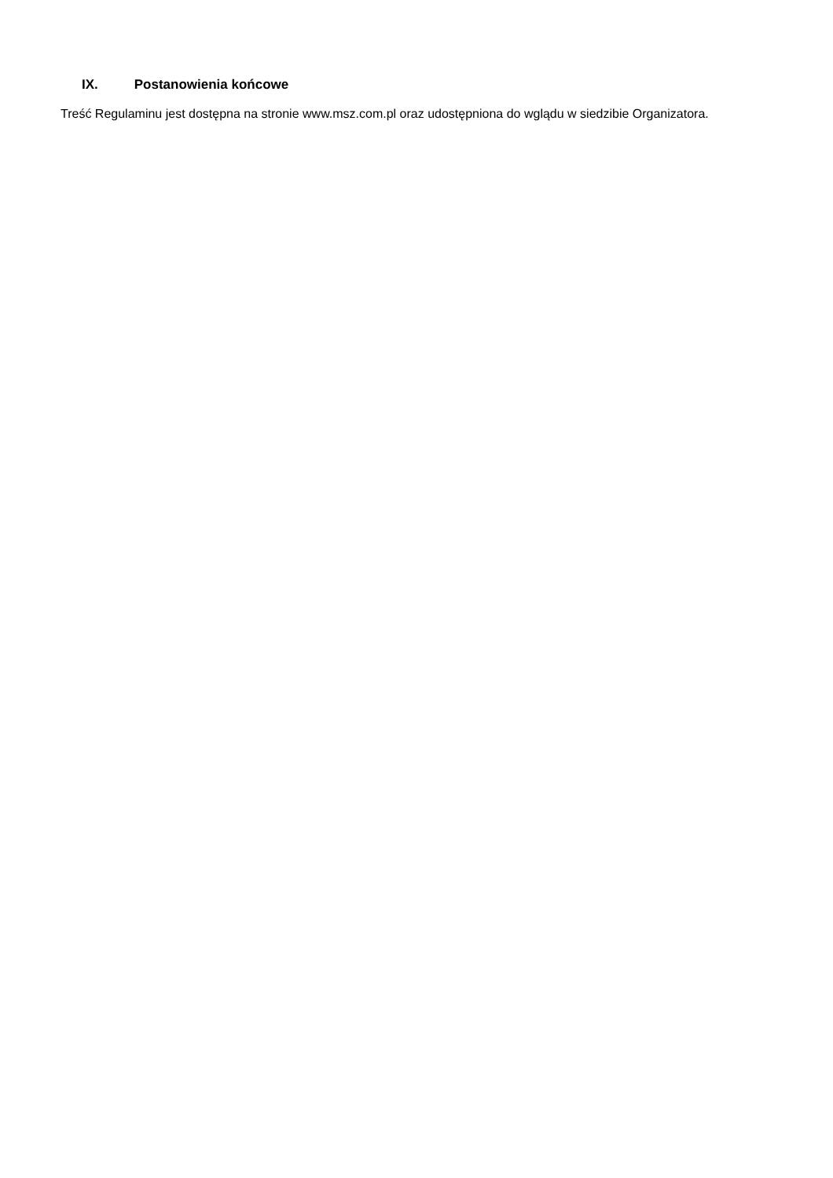IX. Postanowienia końcowe
Treść Regulaminu jest dostępna na stronie www.msz.com.pl oraz udostępniona do wglądu w siedzibie Organizatora.